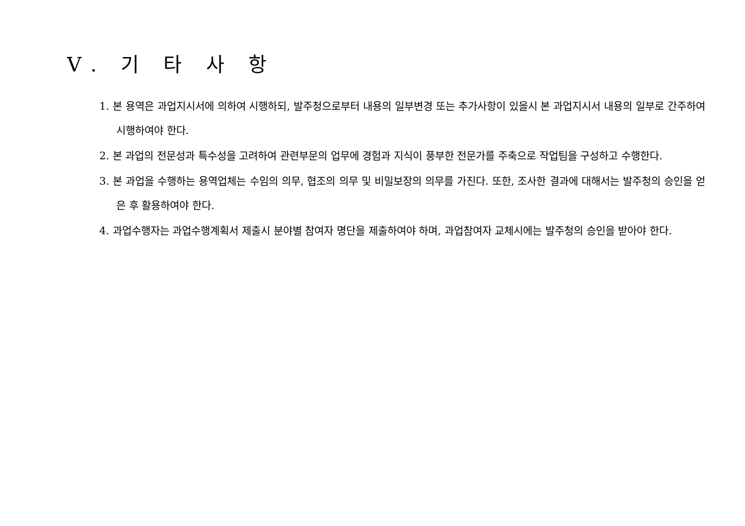Ⅴ. 기 타 사 항
1. 본 용역은 과업지시서에 의하여 시행하되, 발주청으로부터 내용의 일부변경 또는 추가사항이 있을시 본 과업지시서 내용의 일부로 간주하여 시행하여야 한다.
2. 본 과업의 전문성과 특수성을 고려하여 관련부문의 업무에 경험과 지식이 풍부한 전문가를 주축으로 작업팀을 구성하고 수행한다.
3. 본 과업을 수행하는 용역업체는 수임의 의무, 협조의 의무 및 비밀보장의 의무를 가진다. 또한, 조사한 결과에 대해서는 발주청의 승인을 얻은 후 활용하여야 한다.
4. 과업수행자는 과업수행계획서 제출시 분야별 참여자 명단을 제출하여야 하며, 과업참여자 교체시에는 발주청의 승인을 받아야 한다.